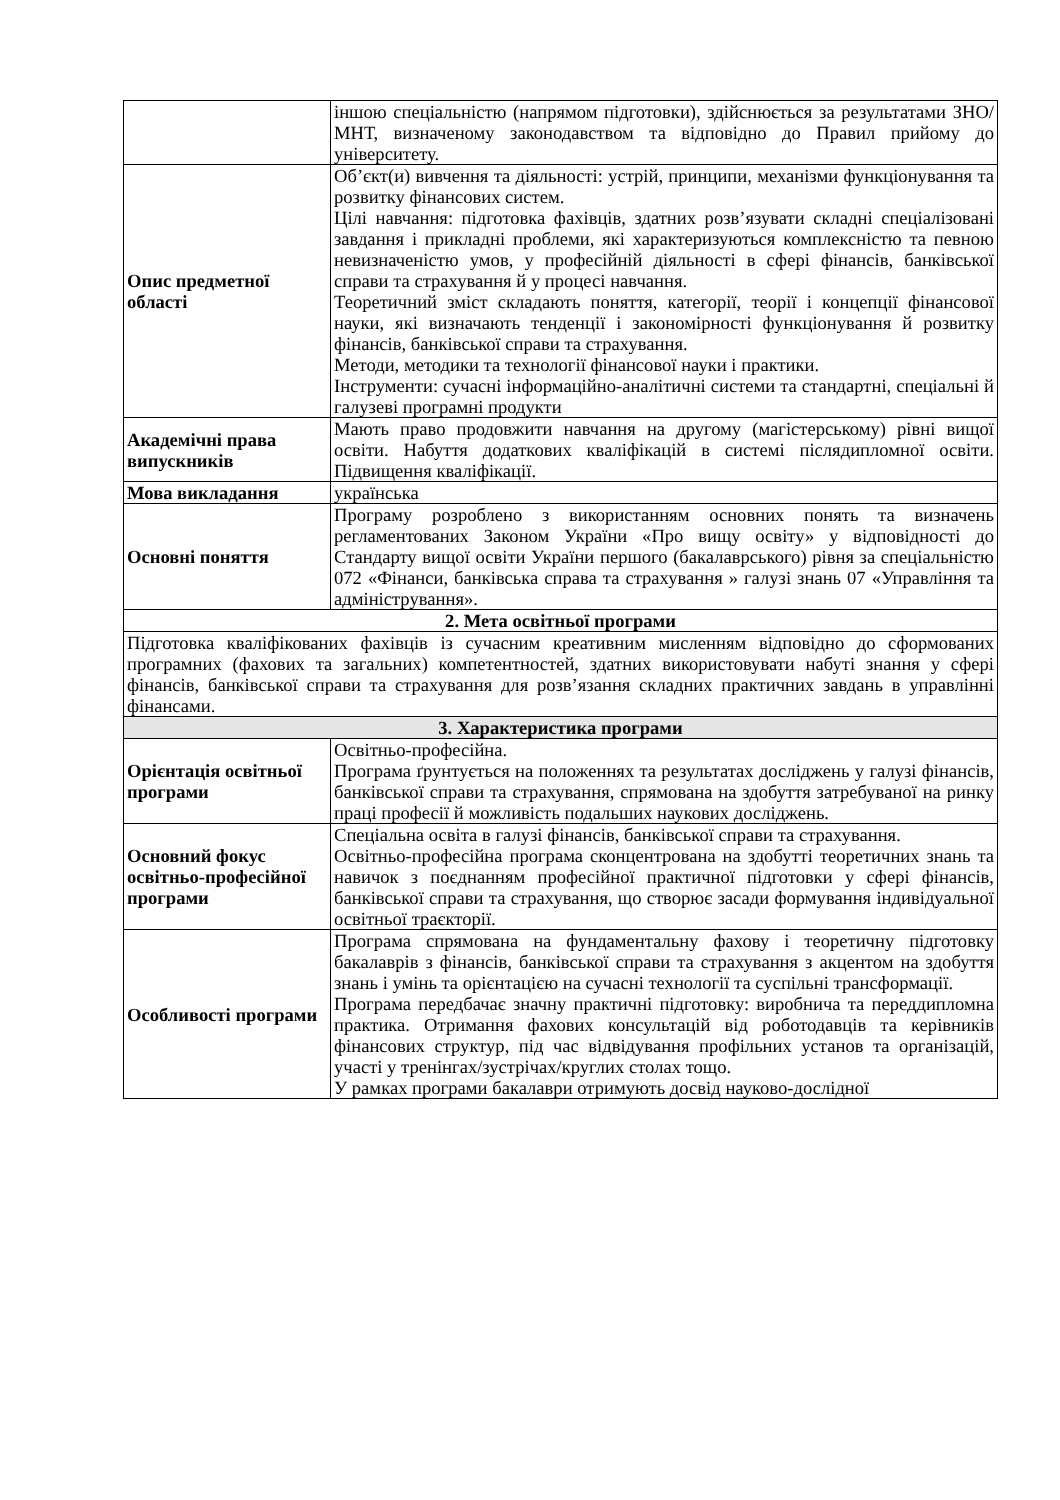| | іншою спеціальністю (напрямом підготовки), здійснюється за результатами ЗНО/МНТ, визначеному законодавством та відповідно до Правил прийому до університету. |
| Опис предметної області | Об’єкт(и) вивчення та діяльності: устрій, принципи, механізми функціонування та розвитку фінансових систем. Цілі навчання: підготовка фахівців, здатних розв’язувати складні спеціалізовані завдання і прикладні проблеми, які характеризуються комплексністю та певною невизначеністю умов, у професійній діяльності в сфері фінансів, банківської справи та страхування й у процесі навчання. Теоретичний зміст складають поняття, категорії, теорії і концепції фінансової науки, які визначають тенденції і закономірності функціонування й розвитку фінансів, банківської справи та страхування. Методи, методики та технології фінансової науки і практики. Інструменти: сучасні інформаційно-аналітичні системи та стандартні, спеціальні й галузеві програмні продукти |
| Академічні права випускників | Мають право продовжити навчання на другому (магістерському) рівні вищої освіти. Набуття додаткових кваліфікацій в системі післядипломної освіти. Підвищення кваліфікації. |
| Мова викладання | українська |
| Основні поняття | Програму розроблено з використанням основних понять та визначень регламентованих Законом України «Про вищу освіту» у відповідності до Стандарту вищої освіти України першого (бакалаврського) рівня за спеціальністю 072 «Фінанси, банківська справа та страхування » галузі знань 07 «Управління та адміністрування». |
| 2. Мета освітньої програми | |
| Підготовка кваліфікованих фахівців із сучасним креативним мисленням відповідно до сформованих програмних (фахових та загальних) компетентностей, здатних використовувати набуті знання у сфері фінансів, банківської справи та страхування для розв’язання складних практичних завдань в управлінні фінансами. | |
| 3. Характеристика програми | |
| Орієнтація освітньої програми | Освітньо-професійна. Програма ґрунтується на положеннях та результатах досліджень у галузі фінансів, банківської справи та страхування, спрямована на здобуття затребуваної на ринку праці професії й можливість подальших наукових досліджень. |
| Основний фокус освітньо-професійної програми | Спеціальна освіта в галузі фінансів, банківської справи та страхування. Освітньо-професійна програма сконцентрована на здобутті теоретичних знань та навичок з поєднанням професійної практичної підготовки у сфері фінансів, банківської справи та страхування, що створює засади формування індивідуальної освітньої траєкторії. |
| Особливості програми | Програма спрямована на фундаментальну фахову і теоретичну підготовку бакалаврів з фінансів, банківської справи та страхування з акцентом на здобуття знань і умінь та орієнтацією на сучасні технології та суспільні трансформації. Програма передбачає значну практичні підготовку: виробнича та переддипломна практика. Отримання фахових консультацій від роботодавців та керівників фінансових структур, під час відвідування профільних установ та організацій, участі у тренінгах/зустрічах/круглих столах тощо. У рамках програми бакалаври отримують досвід науково-дослідної |